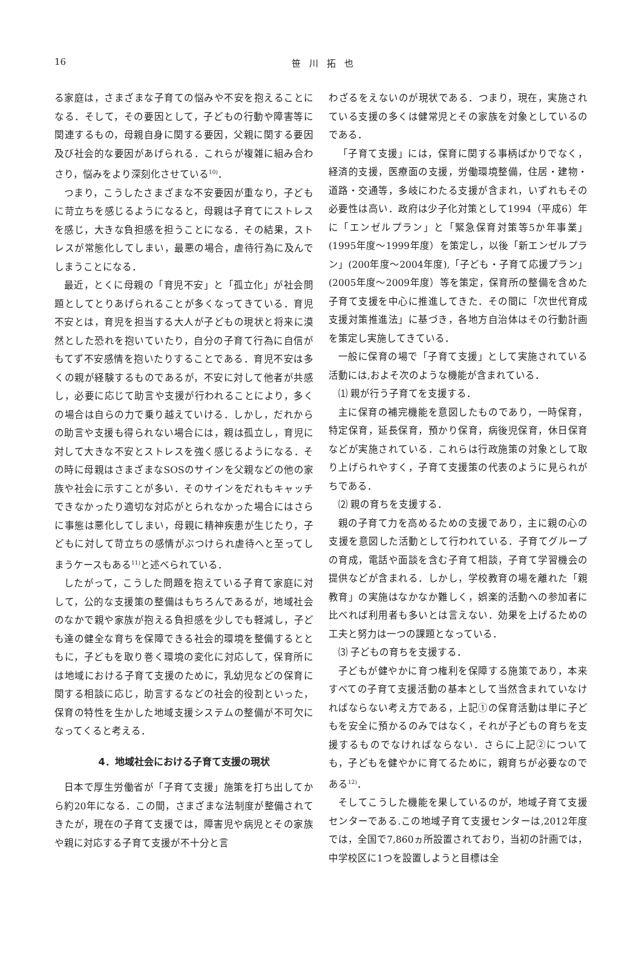16
笹川拓也
る家庭は，さまざまな子育ての悩みや不安を抱えることになる．そして，その要因として，子どもの行動や障害等に関連するもの，母親自身に関する要因，父親に関する要因及び社会的な要因があげられる．これらが複雑に組み合わさり，悩みをより深刻化させている<sup>10)</sup>．
つまり，こうしたさまざまな不安要因が重なり，子どもに苛立ちを感じるようになると，母親は子育てにストレスを感じ，大きな負担感を担うことになる．その結果，ストレスが常態化してしまい，最悪の場合，虐待行為に及んでしまうことになる．
最近，とくに母親の「育児不安」と「孤立化」が社会問題としてとりあげられることが多くなってきている．育児不安とは，育児を担当する大人が子どもの現状と将来に漠然とした恐れを抱いていたり，自分の子育て行為に自信がもてず不安感情を抱いたりすることである．育児不安は多くの親が経験するものであるが，不安に対して他者が共感し，必要に応じて助言や支援が行われることにより，多くの場合は自らの力で乗り越えていける．しかし，だれからの助言や支援も得られない場合には，親は孤立し，育児に対して大きな不安とストレスを強く感じるようになる．その時に母親はさまざまなSOSのサインを父親などの他の家族や社会に示すことが多い．そのサインをだれもキャッチできなかったり適切な対応がとられなかった場合にはさらに事態は悪化してしまい，母親に精神疾患が生じたり，子どもに対して苛立ちの感情がぶつけられ虐待へと至ってしまうケースもある<sup>11)</sup>と述べられている．
したがって，こうした問題を抱えている子育て家庭に対して，公的な支援策の整備はもちろんであるが，地域社会のなかで親や家族が抱える負担感を少しでも軽減し，子ども達の健全な育ちを保障できる社会的環境を整備するとともに，子どもを取り巻く環境の変化に対応して，保育所には地域における子育て支援のために，乳幼児などの保育に関する相談に応じ，助言するなどの社会的役割といった，保育の特性を生かした地域支援システムの整備が不可欠になってくると考える．
4．地域社会における子育て支援の現状
日本で厚生労働省が「子育て支援」施策を打ち出してから約20年になる．この間，さまざまな法制度が整備されてきたが，現在の子育て支援では，障害児や病児とその家族や親に対応する子育て支援が不十分と言
わざるをえないのが現状である．つまり，現在，実施されている支援の多くは健常児とその家族を対象としているのである．
「子育て支援」には，保育に関する事柄ばかりでなく，経済的支援，医療面の支援，労働環境整備，住居・建物・道路・交通等，多岐にわたる支援が含まれ，いずれもその必要性は高い．政府は少子化対策として1994（平成6）年に「エンゼルプラン」と「緊急保育対策等5か年事業」(1995年度～1999年度）を策定し，以後「新エンゼルプラン」(200年度～2004年度),「子ども・子育て応援プラン」(2005年度～2009年度）等を策定，保育所の整備を含めた子育て支援を中心に推進してきた．その間に「次世代育成支援対策推進法」に基づき，各地方自治体はその行動計画を策定し実施してきている．
一般に保育の場で「子育て支援」として実施されている活動には,およそ次のような機能が含まれている．
⑴ 親が行う子育てを支援する．
主に保育の補完機能を意図したものであり，一時保育，特定保育，延長保育，預かり保育，病後児保育，休日保育などが実施されている．これらは行政施策の対象として取り上げられやすく，子育て支援策の代表のように見られがちである．
⑵ 親の育ちを支援する．
親の子育て力を高めるための支援であり，主に親の心の支援を意図した活動として行われている．子育てグループの育成，電話や面談を含む子育て相談，子育て学習機会の提供などが含まれる．しかし，学校教育の場を離れた「親教育」の実施はなかなか難しく，娯楽的活動への参加者に比べれば利用者も多いとは言えない．効果を上げるための工夫と努力は一つの課題となっている．
⑶ 子どもの育ちを支援する．
子どもが健やかに育つ権利を保障する施策であり，本来すべての子育て支援活動の基本として当然含まれていなければならない考え方である，上記①の保育活動は単に子どもを安全に預かるのみではなく，それが子どもの育ちを支援するものでなければならない．さらに上記②についても，子どもを健やかに育てるために，親育ちが必要なのである<sup>12)</sup>．
そしてこうした機能を果しているのが，地域子育て支援センターである.この地域子育て支援センターは,2012年度では，全国で7,860ヵ所設置されており，当初の計画では，中学校区に1つを設置しようと目標は全